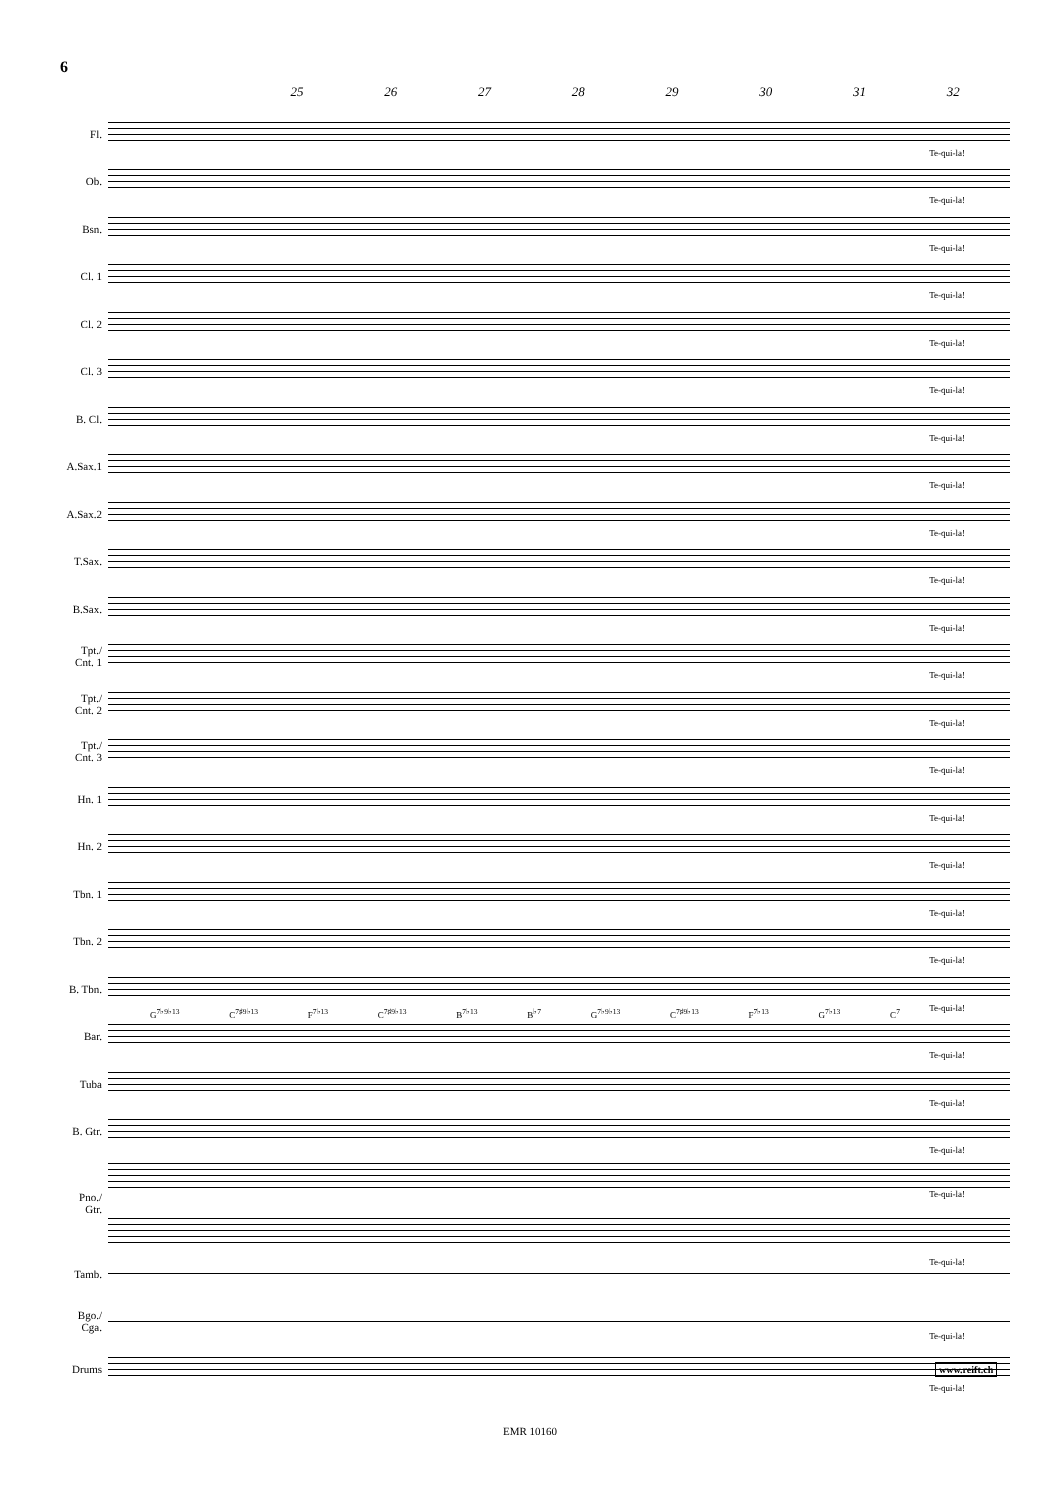6
25 26 27 28 29 30 31 32
Fl.
Te-qui-la!
Ob.
Te-qui-la!
Bsn.
Te-qui-la!
Cl. 1
Te-qui-la!
Cl. 2
Te-qui-la!
Cl. 3
Te-qui-la!
B. Cl.
Te-qui-la!
A.Sax.1
Te-qui-la!
A.Sax.2
Te-qui-la!
T.Sax.
Te-qui-la!
B.Sax.
Te-qui-la!
Tpt./
Cnt. 1
Te-qui-la!
Tpt./
Cnt. 2
Te-qui-la!
Tpt./
Cnt. 3
Te-qui-la!
Hn. 1
Te-qui-la!
Hn. 2
Te-qui-la!
Tbn. 1
Te-qui-la!
Tbn. 2
Te-qui-la!
B. Tbn.
Te-qui-la!
Bar.
Te-qui-la!
Tuba
Te-qui-la!
B. Gtr.
Te-qui-la!
Pno./
Gtr.
Te-qui-la!
Tamb.
Te-qui-la!
Bgo./
Cga.
Te-qui-la!
Drums
Te-qui-la!
G<sup>7♭9♭13</sup> C<sup>7♯9♭13</sup> F<sup>7♭13</sup> C<sup>7♯9♭13</sup> B<sup>7♭13</sup> B<sup>♭7</sup> G<sup>7♭9♭13</sup> C<sup>7♯9♭13</sup> F<sup>7♭13</sup> G<sup>7♭13</sup> C<sup>7</sup>
www.reift.ch
EMR 10160